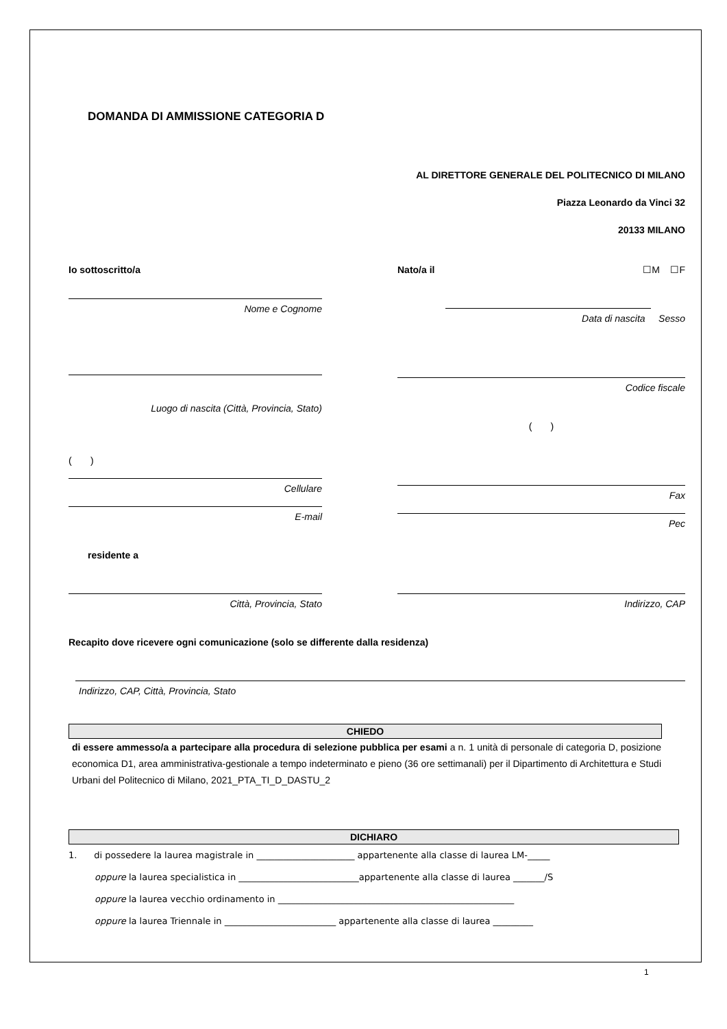DOMANDA DI AMMISSIONE CATEGORIA D
AL DIRETTORE GENERALE DEL POLITECNICO DI MILANO
Piazza Leonardo da Vinci 32
20133 MILANO
Io sottoscritto/a
Nome e Cognome
Luogo di nascita (Città, Provincia, Stato)
( )
Cellulare
E-mail
Nato/a il ☐M ☐F
Data di nascita Sesso
Codice fiscale
( )
Fax
Pec
residente a
Città, Provincia, Stato Indirizzo, CAP
Recapito dove ricevere ogni comunicazione (solo se differente dalla residenza)
Indirizzo, CAP, Città, Provincia, Stato
CHIEDO
di essere ammesso/a a partecipare alla procedura di selezione pubblica per esami a n. 1 unità di personale di categoria D, posizione economica D1, area amministrativa-gestionale a tempo indeterminato e pieno (36 ore settimanali) per il Dipartimento di Architettura e Studi Urbani del Politecnico di Milano, 2021_PTA_TI_D_DASTU_2
DICHIARO
1. di possedere la laurea magistrale in ______________________ appartenente alla classe di laurea LM-_____
oppure la laurea specialistica in ___________________________appartenente alla classe di laurea _______/S
oppure la laurea vecchio ordinamento in _____________________________________________________
oppure la laurea Triennale in _________________________ appartenente alla classe di laurea _________
1